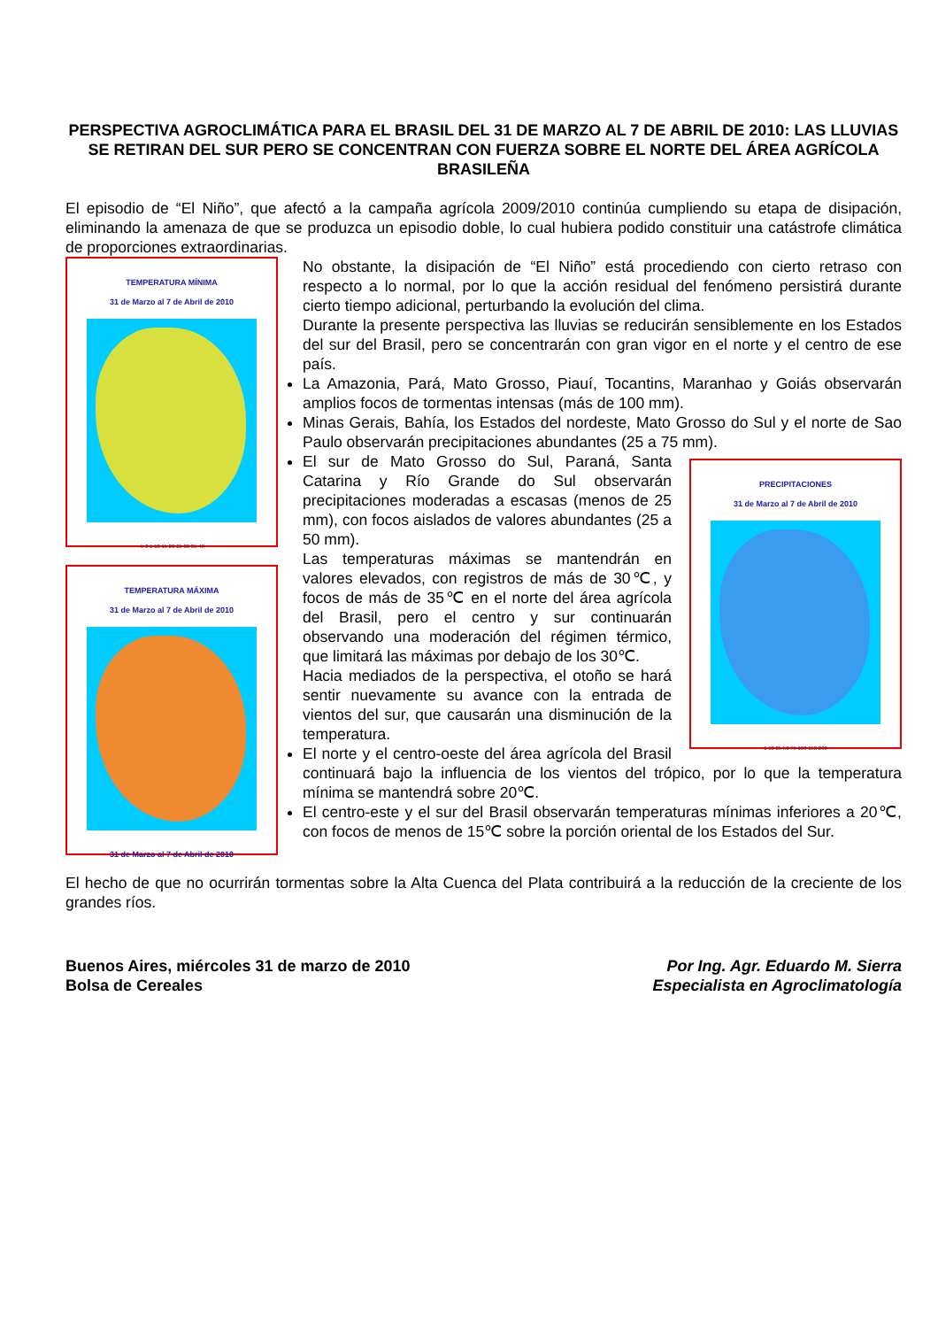PERSPECTIVA AGROCLIMÁTICA PARA EL BRASIL DEL 31 DE MARZO AL 7 DE ABRIL DE 2010: LAS LLUVIAS SE RETIRAN DEL SUR PERO SE CONCENTRAN CON FUERZA SOBRE EL NORTE DEL ÁREA AGRÍCOLA BRASILEÑA
El episodio de “El Niño”, que afectó a la campaña agrícola 2009/2010 continúa cumpliendo su etapa de disipación, eliminando la amenaza de que se produzca un episodio doble, lo cual hubiera podido constituir una catástrofe climática de proporciones extraordinarias.
TEMPERATURA MÍNIMA
31 de Marzo al 7 de Abril de 2010
-5 0 5 10 15 20 25 30 35 40
TEMPERATURA MÁXIMA
31 de Marzo al 7 de Abril de 2010
31 de Marzo al 7 de Abril de 2010
No obstante, la disipación de “El Niño” está procediendo con cierto retraso con respecto a lo normal, por lo que la acción residual del fenómeno persistirá durante cierto tiempo adicional, perturbando la evolución del clima.
Durante la presente perspectiva las lluvias se reducirán sensiblemente en los Estados del sur del Brasil, pero se concentrarán con gran vigor en el norte y el centro de ese país.
La Amazonia, Pará, Mato Grosso, Piauí, Tocantins, Maranhao y Goiás observarán amplios focos de tormentas intensas (más de 100 mm).
Minas Gerais, Bahía, los Estados del nordeste, Mato Grosso do Sul y el norte de Sao Paulo observarán precipitaciones abundantes (25 a 75 mm).
PRECIPITACIONES
31 de Marzo al 7 de Abril de 2010
1 10 25 50 75 100 150 200
El sur de Mato Grosso do Sul, Paraná, Santa Catarina y Río Grande do Sul observarán precipitaciones moderadas a escasas (menos de 25 mm), con focos aislados de valores abundantes (25 a 50 mm).
Las temperaturas máximas se mantendrán en valores elevados, con registros de más de 30℃, y focos de más de 35℃ en el norte del área agrícola del Brasil, pero el centro y sur continuarán observando una moderación del régimen térmico, que limitará las máximas por debajo de los 30℃.
Hacia mediados de la perspectiva, el otoño se hará sentir nuevamente su avance con la entrada de vientos del sur, que causarán una disminución de la temperatura.
El norte y el centro-oeste del área agrícola del Brasil continuará bajo la influencia de los vientos del trópico, por lo que la temperatura mínima se mantendrá sobre 20℃.
El centro-este y el sur del Brasil observarán temperaturas mínimas inferiores a 20℃, con focos de menos de 15℃ sobre la porción oriental de los Estados del Sur.
El hecho de que no ocurrirán tormentas sobre la Alta Cuenca del Plata contribuirá a la reducción de la creciente de los grandes ríos.
Buenos Aires, miércoles 31 de marzo de 2010
Bolsa de Cereales
Por Ing. Agr. Eduardo M. Sierra
Especialista en Agroclimatología